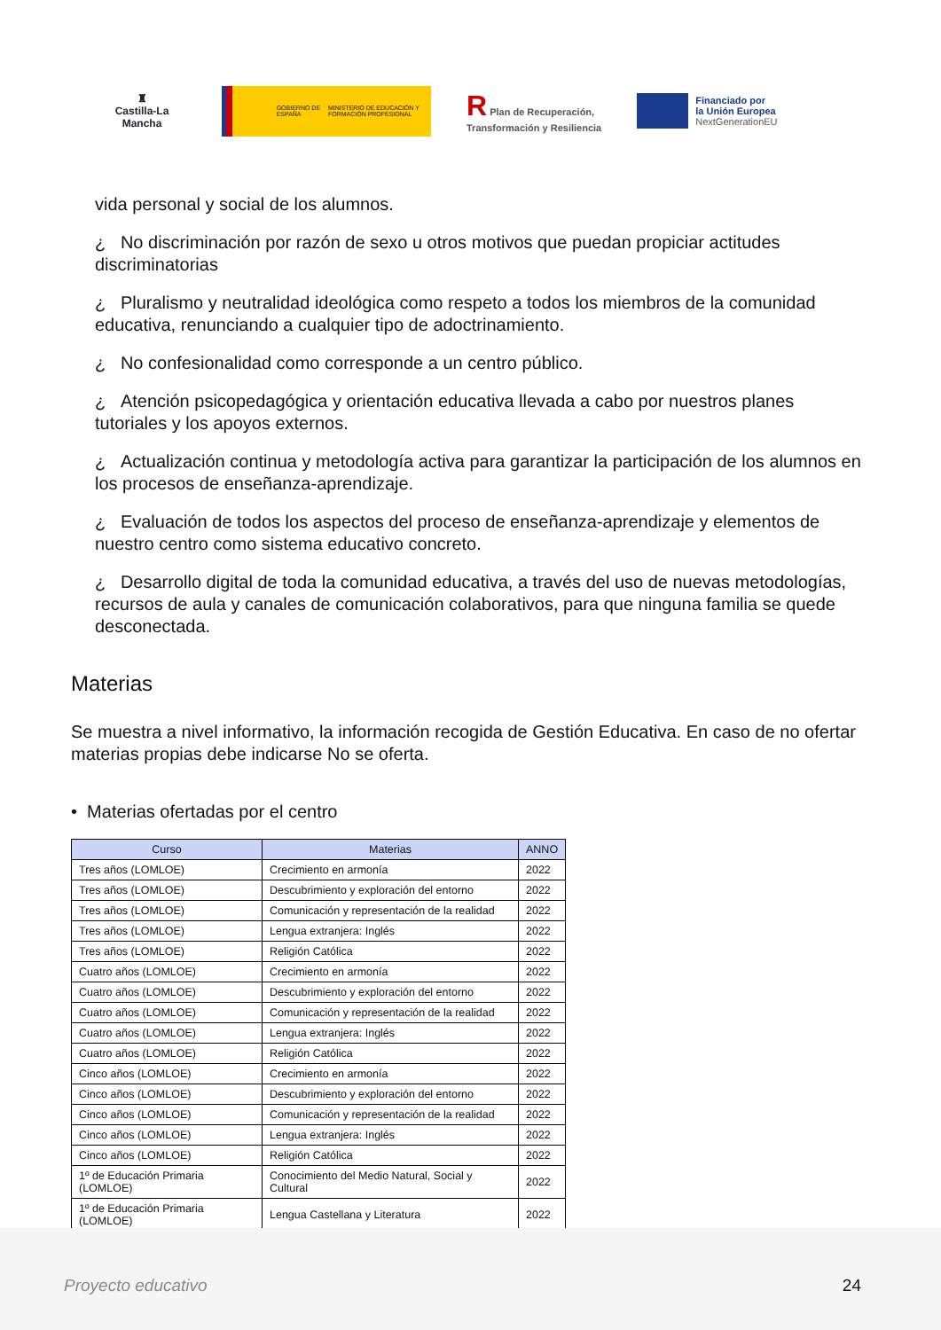♜
Castilla-La Mancha
GOBIERNO DE ESPAÑA MINISTERIO DE EDUCACIÓN Y FORMACIÓN PROFESIONAL
R Plan de Recuperación,
Transformación y Resiliencia
Financiado por
la Unión Europea
NextGenerationEU
vida personal y social de los alumnos.
¿ No discriminación por razón de sexo u otros motivos que puedan propiciar actitudes discriminatorias
¿ Pluralismo y neutralidad ideológica como respeto a todos los miembros de la comunidad educativa, renunciando a cualquier tipo de adoctrinamiento.
¿ No confesionalidad como corresponde a un centro público.
¿ Atención psicopedagógica y orientación educativa llevada a cabo por nuestros planes tutoriales y los apoyos externos.
¿ Actualización continua y metodología activa para garantizar la participación de los alumnos en los procesos de enseñanza-aprendizaje.
¿ Evaluación de todos los aspectos del proceso de enseñanza-aprendizaje y elementos de nuestro centro como sistema educativo concreto.
¿ Desarrollo digital de toda la comunidad educativa, a través del uso de nuevas metodologías, recursos de aula y canales de comunicación colaborativos, para que ninguna familia se quede desconectada.
Materias
Se muestra a nivel informativo, la información recogida de Gestión Educativa. En caso de no ofertar materias propias debe indicarse No se oferta.
• Materias ofertadas por el centro
| Curso | Materias | ANNO |
| --- | --- | --- |
| Tres años (LOMLOE) | Crecimiento en armonía | 2022 |
| Tres años (LOMLOE) | Descubrimiento y exploración del entorno | 2022 |
| Tres años (LOMLOE) | Comunicación y representación de la realidad | 2022 |
| Tres años (LOMLOE) | Lengua extranjera: Inglés | 2022 |
| Tres años (LOMLOE) | Religión Católica | 2022 |
| Cuatro años (LOMLOE) | Crecimiento en armonía | 2022 |
| Cuatro años (LOMLOE) | Descubrimiento y exploración del entorno | 2022 |
| Cuatro años (LOMLOE) | Comunicación y representación de la realidad | 2022 |
| Cuatro años (LOMLOE) | Lengua extranjera: Inglés | 2022 |
| Cuatro años (LOMLOE) | Religión Católica | 2022 |
| Cinco años (LOMLOE) | Crecimiento en armonía | 2022 |
| Cinco años (LOMLOE) | Descubrimiento y exploración del entorno | 2022 |
| Cinco años (LOMLOE) | Comunicación y representación de la realidad | 2022 |
| Cinco años (LOMLOE) | Lengua extranjera: Inglés | 2022 |
| Cinco años (LOMLOE) | Religión Católica | 2022 |
| 1º de Educación Primaria (LOMLOE) | Conocimiento del Medio Natural, Social y Cultural | 2022 |
| 1º de Educación Primaria (LOMLOE) | Lengua Castellana y Literatura | 2022 |
Proyecto educativo 24